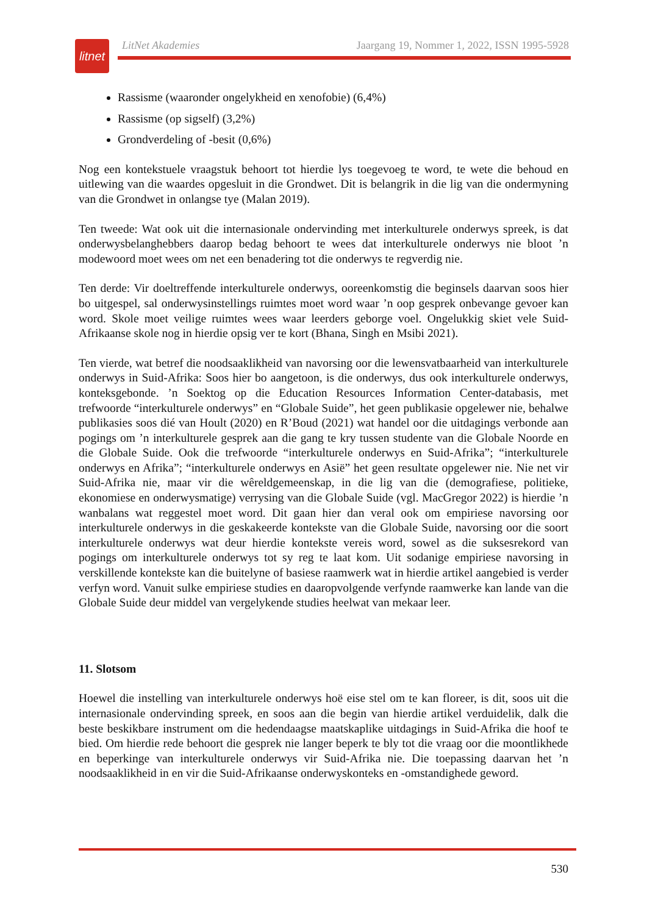litnet
LitNet Akademies Jaargang 19, Nommer 1, 2022, ISSN 1995-5928
Rassisme (waaronder ongelykheid en xenofobie) (6,4%)
Rassisme (op sigself) (3,2%)
Grondverdeling of -besit (0,6%)
Nog een kontekstuele vraagstuk behoort tot hierdie lys toegevoeg te word, te wete die behoud en uitlewing van die waardes opgesluit in die Grondwet. Dit is belangrik in die lig van die ondermyning van die Grondwet in onlangse tye (Malan 2019).
Ten tweede: Wat ook uit die internasionale ondervinding met interkulturele onderwys spreek, is dat onderwysbelanghebbers daarop bedag behoort te wees dat interkulturele onderwys nie bloot ’n modewoord moet wees om net een benadering tot die onderwys te regverdig nie.
Ten derde: Vir doeltreffende interkulturele onderwys, ooreenkomstig die beginsels daarvan soos hier bo uitgespel, sal onderwysinstellings ruimtes moet word waar ’n oop gesprek onbevange gevoer kan word. Skole moet veilige ruimtes wees waar leerders geborge voel. Ongelukkig skiet vele Suid-Afrikaanse skole nog in hierdie opsig ver te kort (Bhana, Singh en Msibi 2021).
Ten vierde, wat betref die noodsaaklikheid van navorsing oor die lewensvatbaarheid van interkulturele onderwys in Suid-Afrika: Soos hier bo aangetoon, is die onderwys, dus ook interkulturele onderwys, konteksgebonde. ’n Soektog op die Education Resources Information Center-databasis, met trefwoorde “interkulturele onderwys” en “Globale Suide”, het geen publikasie opgelewer nie, behalwe publikasies soos dié van Hoult (2020) en R’Boud (2021) wat handel oor die uitdagings verbonde aan pogings om ’n interkulturele gesprek aan die gang te kry tussen studente van die Globale Noorde en die Globale Suide. Ook die trefwoorde “interkulturele onderwys en Suid-Afrika”; “interkulturele onderwys en Afrika”; “interkulturele onderwys en Asië” het geen resultate opgelewer nie. Nie net vir Suid-Afrika nie, maar vir die wêreldgemeenskap, in die lig van die (demografiese, politieke, ekonomiese en onderwysmatige) verrysing van die Globale Suide (vgl. MacGregor 2022) is hierdie ’n wanbalans wat reggestel moet word. Dit gaan hier dan veral ook om empiriese navorsing oor interkulturele onderwys in die geskakeerde kontekste van die Globale Suide, navorsing oor die soort interkulturele onderwys wat deur hierdie kontekste vereis word, sowel as die suksesrekord van pogings om interkulturele onderwys tot sy reg te laat kom. Uit sodanige empiriese navorsing in verskillende kontekste kan die buitelyne of basiese raamwerk wat in hierdie artikel aangebied is verder verfyn word. Vanuit sulke empiriese studies en daaropvolgende verfynde raamwerke kan lande van die Globale Suide deur middel van vergelykende studies heelwat van mekaar leer.
11. Slotsom
Hoewel die instelling van interkulturele onderwys hoë eise stel om te kan floreer, is dit, soos uit die internasionale ondervinding spreek, en soos aan die begin van hierdie artikel verduidelik, dalk die beste beskikbare instrument om die hedendaagse maatskaplike uitdagings in Suid-Afrika die hoof te bied. Om hierdie rede behoort die gesprek nie langer beperk te bly tot die vraag oor die moontlikhede en beperkinge van interkulturele onderwys vir Suid-Afrika nie. Die toepassing daarvan het ’n noodsaaklikheid in en vir die Suid-Afrikaanse onderwyskonteks en -omstandighede geword.
530